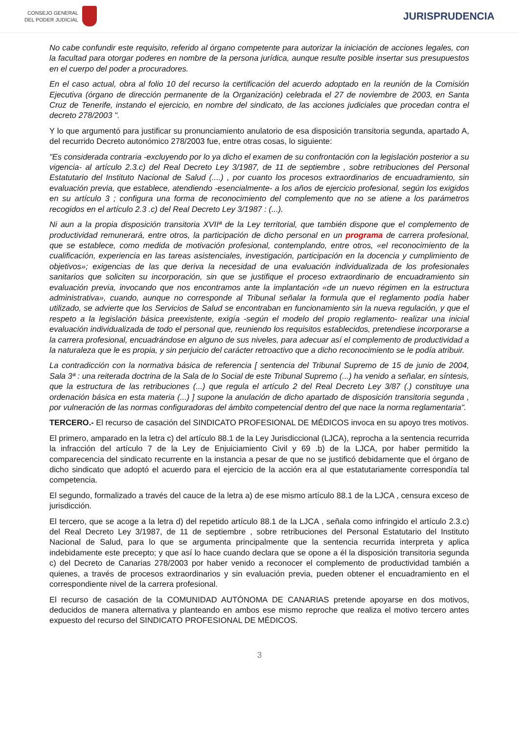CONSEJO GENERAL
DEL PODER JUDICIAL
JURISPRUDENCIA
No cabe confundir este requisito, referido al órgano competente para autorizar la iniciación de acciones legales, con la facultad para otorgar poderes en nombre de la persona jurídica, aunque resulte posible insertar sus presupuestos en el cuerpo del poder a procuradores.
En el caso actual, obra al folio 10 del recurso la certificación del acuerdo adoptado en la reunión de la Comisión Ejecutiva (órgano de dirección permanente de la Organización) celebrada el 27 de noviembre de 2003, en Santa Cruz de Tenerife, instando el ejercicio, en nombre del sindicato, de las acciones judiciales que procedan contra el decreto 278/2003 ".
Y lo que argumentó para justificar su pronunciamiento anulatorio de esa disposición transitoria segunda, apartado A, del recurrido Decreto autonómico 278/2003 fue, entre otras cosas, lo siguiente:
"Es considerada contraria -excluyendo por lo ya dicho el examen de su confrontación con la legislación posterior a su vigencia- al artículo 2.3.c) del Real Decreto Ley 3/1987, de 11 de septiembre , sobre retribuciones del Personal Estatutario del Instituto Nacional de Salud (....) , por cuanto los procesos extraordinarios de encuadramiento, sin evaluación previa, que establece, atendiendo -esencialmente- a los años de ejercicio profesional, según los exigidos en su artículo 3 ; configura una forma de reconocimiento del complemento que no se atiene a los parámetros recogidos en el artículo 2.3 .c) del Real Decreto Ley 3/1987 : (...).
Ni aun a la propia disposición transitoria XVIIª de la Ley territorial, que también dispone que el complemento de productividad remunerará, entre otros, la participación de dicho personal en un programa de carrera profesional, que se establece, como medida de motivación profesional, contemplando, entre otros, «el reconocimiento de la cualificación, experiencia en las tareas asistenciales, investigación, participación en la docencia y cumplimiento de objetivos»; exigencias de las que deriva la necesidad de una evaluación individualizada de los profesionales sanitarios que soliciten su incorporación, sin que se justifique el proceso extraordinario de encuadramiento sin evaluación previa, invocando que nos encontramos ante la implantación «de un nuevo régimen en la estructura administrativa», cuando, aunque no corresponde al Tribunal señalar la formula que el reglamento podía haber utilizado, se advierte que los Servicios de Salud se encontraban en funcionamiento sin la nueva regulación, y que el respeto a la legislación básica preexistente, exigía -según el modelo del propio reglamento- realizar una inicial evaluación individualizada de todo el personal que, reuniendo los requisitos establecidos, pretendiese incorporarse a la carrera profesional, encuadrándose en alguno de sus niveles, para adecuar así el complemento de productividad a la naturaleza que le es propia, y sin perjuicio del carácter retroactivo que a dicho reconocimiento se le podía atribuir.
La contradicción con la normativa básica de referencia [ sentencia del Tribunal Supremo de 15 de junio de 2004, Sala 3ª : una reiterada doctrina de la Sala de lo Social de este Tribunal Supremo (...) ha venido a señalar, en síntesis, que la estructura de las retribuciones (...) que regula el artículo 2 del Real Decreto Ley 3/87 (.) constituye una ordenación básica en esta materia (...) ] supone la anulación de dicho apartado de disposición transitoria segunda , por vulneración de las normas configuradoras del ámbito competencial dentro del que nace la norma reglamentaria".
TERCERO.- El recurso de casación del SINDICATO PROFESIONAL DE MÉDICOS invoca en su apoyo tres motivos.
El primero, amparado en la letra c) del artículo 88.1 de la Ley Jurisdiccional (LJCA), reprocha a la sentencia recurrida la infracción del artículo 7 de la Ley de Enjuiciamiento Civil y 69 .b) de la LJCA, por haber permitido la comparecencia del sindicato recurrente en la instancia a pesar de que no se justificó debidamente que el órgano de dicho sindicato que adoptó el acuerdo para el ejercicio de la acción era al que estatutariamente correspondía tal competencia.
El segundo, formalizado a través del cauce de la letra a) de ese mismo artículo 88.1 de la LJCA , censura exceso de jurisdicción.
El tercero, que se acoge a la letra d) del repetido artículo 88.1 de la LJCA , señala como infringido el artículo 2.3.c) del Real Decreto Ley 3/1987, de 11 de septiembre , sobre retribuciones del Personal Estatutario del Instituto Nacional de Salud, para lo que se argumenta principalmente que la sentencia recurrida interpreta y aplica indebidamente este precepto; y que así lo hace cuando declara que se opone a él la disposición transitoria segunda c) del Decreto de Canarias 278/2003 por haber venido a reconocer el complemento de productividad también a quienes, a través de procesos extraordinarios y sin evaluación previa, pueden obtener el encuadramiento en el correspondiente nivel de la carrera profesional.
El recurso de casación de la COMUNIDAD AUTÓNOMA DE CANARIAS pretende apoyarse en dos motivos, deducidos de manera alternativa y planteando en ambos ese mismo reproche que realiza el motivo tercero antes expuesto del recurso del SINDICATO PROFESIONAL DE MÉDICOS.
3